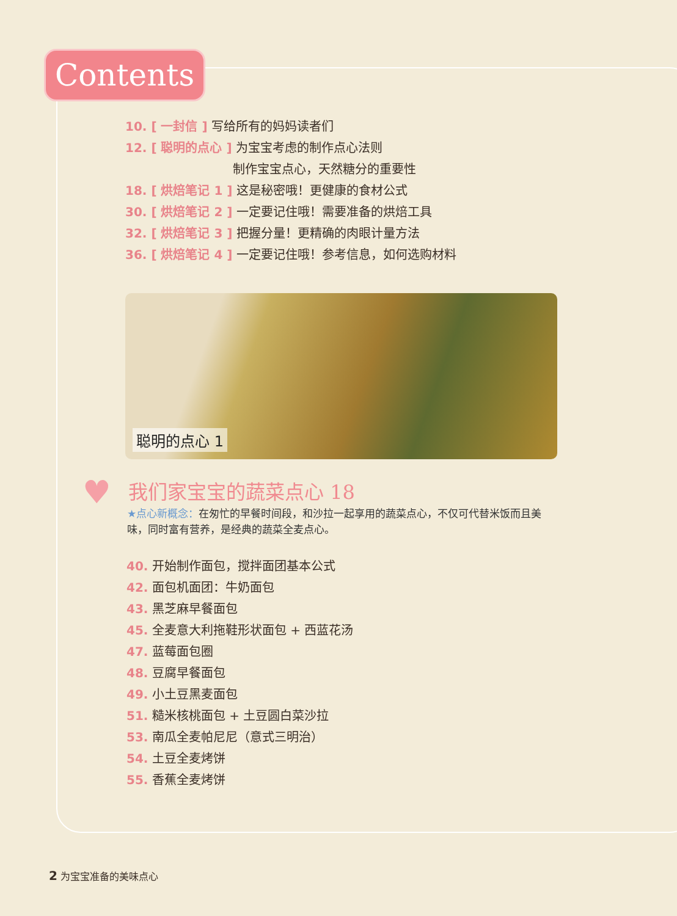Contents
10. [ 一封信 ] 写给所有的妈妈读者们
12. [ 聪明的点心 ] 为宝宝考虑的制作点心法则
制作宝宝点心，天然糖分的重要性
18. [ 烘焙笔记 1 ] 这是秘密哦！更健康的食材公式
30. [ 烘焙笔记 2 ] 一定要记住哦！需要准备的烘焙工具
32. [ 烘焙笔记 3 ] 把握分量！更精确的肉眼计量方法
36. [ 烘焙笔记 4 ] 一定要记住哦！参考信息，如何选购材料
聪明的点心 1
♥
我们家宝宝的蔬菜点心 18
★点心新概念：在匆忙的早餐时间段，和沙拉一起享用的蔬菜点心，不仅可代替米饭而且美味，同时富有营养，是经典的蔬菜全麦点心。
40. 开始制作面包，搅拌面团基本公式
42. 面包机面团：牛奶面包
43. 黑芝麻早餐面包
45. 全麦意大利拖鞋形状面包 + 西蓝花汤
47. 蓝莓面包圈
48. 豆腐早餐面包
49. 小土豆黑麦面包
51. 糙米核桃面包 + 土豆圆白菜沙拉
53. 南瓜全麦帕尼尼（意式三明治）
54. 土豆全麦烤饼
55. 香蕉全麦烤饼
2 为宝宝准备的美味点心